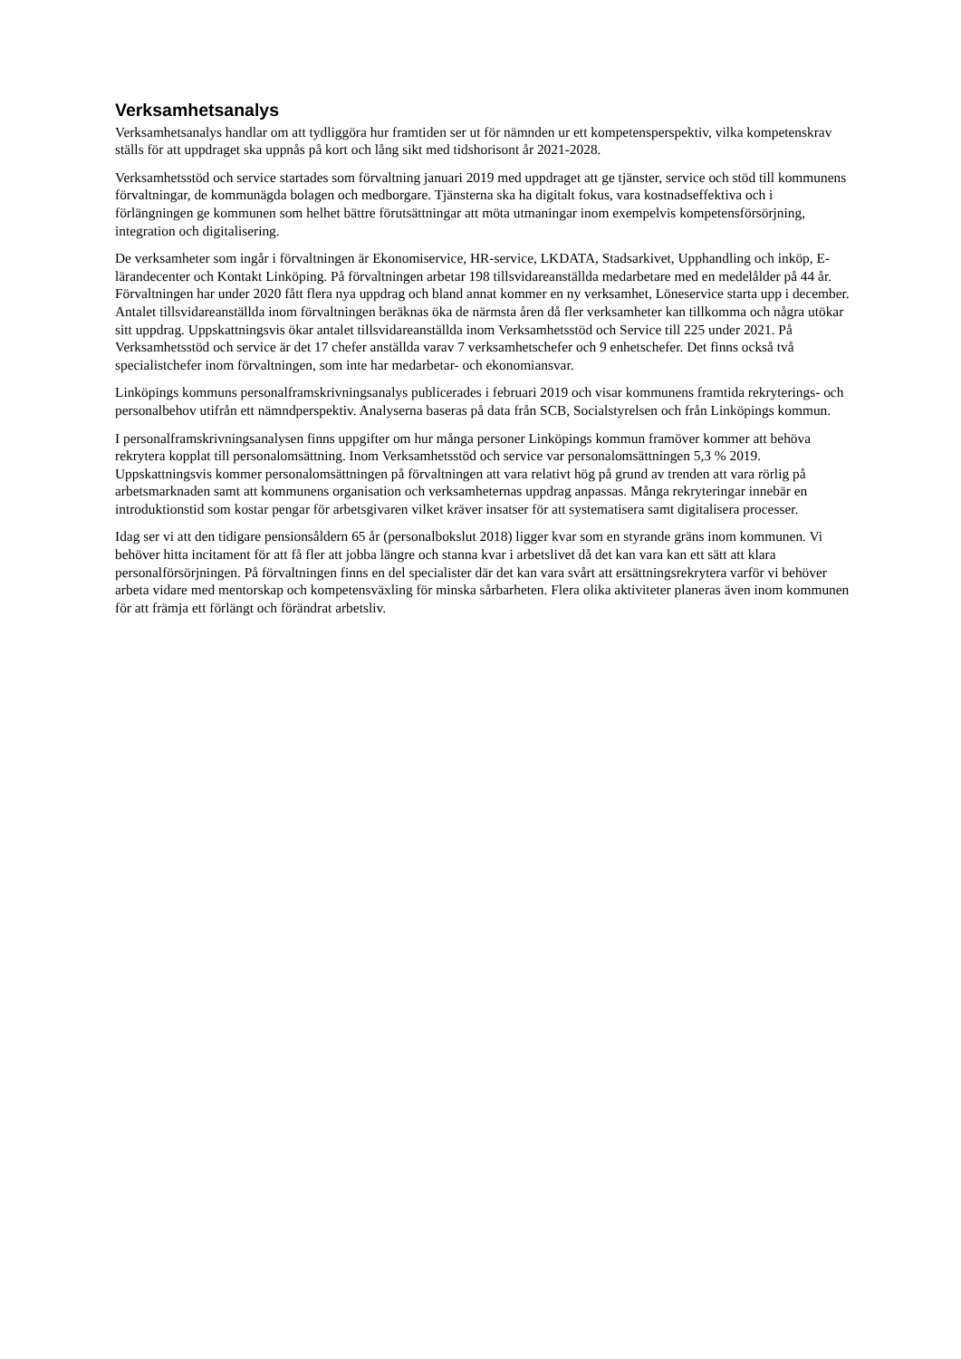Verksamhetsanalys
Verksamhetsanalys handlar om att tydliggöra hur framtiden ser ut för nämnden ur ett kompetensperspektiv, vilka kompetenskrav ställs för att uppdraget ska uppnås på kort och lång sikt med tidshorisont år 2021-2028.
Verksamhetsstöd och service startades som förvaltning januari 2019 med uppdraget att ge tjänster, service och stöd till kommunens förvaltningar, de kommunägda bolagen och medborgare. Tjänsterna ska ha digitalt fokus, vara kostnadseffektiva och i förlängningen ge kommunen som helhet bättre förutsättningar att möta utmaningar inom exempelvis kompetensförsörjning, integration och digitalisering.
De verksamheter som ingår i förvaltningen är Ekonomiservice, HR-service, LKDATA, Stadsarkivet, Upphandling och inköp, E-lärandecenter och Kontakt Linköping. På förvaltningen arbetar 198 tillsvidareanställda medarbetare med en medelålder på 44 år. Förvaltningen har under 2020 fått flera nya uppdrag och bland annat kommer en ny verksamhet, Löneservice starta upp i december. Antalet tillsvidareanställda inom förvaltningen beräknas öka de närmsta åren då fler verksamheter kan tillkomma och några utökar sitt uppdrag. Uppskattningsvis ökar antalet tillsvidareanställda inom Verksamhetsstöd och Service till 225 under 2021. På Verksamhetsstöd och service är det 17 chefer anställda varav 7 verksamhetschefer och 9 enhetschefer. Det finns också två specialistchefer inom förvaltningen, som inte har medarbetar- och ekonomiansvar.
Linköpings kommuns personalframskrivningsanalys publicerades i februari 2019 och visar kommunens framtida rekryterings- och personalbehov utifrån ett nämndperspektiv. Analyserna baseras på data från SCB, Socialstyrelsen och från Linköpings kommun.
I personalframskrivningsanalysen finns uppgifter om hur många personer Linköpings kommun framöver kommer att behöva rekrytera kopplat till personalomsättning. Inom Verksamhetsstöd och service var personalomsättningen 5,3 % 2019. Uppskattningsvis kommer personalomsättningen på förvaltningen att vara relativt hög på grund av trenden att vara rörlig på arbetsmarknaden samt att kommunens organisation och verksamheternas uppdrag anpassas. Många rekryteringar innebär en introduktionstid som kostar pengar för arbetsgivaren vilket kräver insatser för att systematisera samt digitalisera processer.
Idag ser vi att den tidigare pensionsåldern 65 år (personalbokslut 2018) ligger kvar som en styrande gräns inom kommunen. Vi behöver hitta incitament för att få fler att jobba längre och stanna kvar i arbetslivet då det kan vara kan ett sätt att klara personalförsörjningen. På förvaltningen finns en del specialister där det kan vara svårt att ersättningsrekrytera varför vi behöver arbeta vidare med mentorskap och kompetensväxling för minska sårbarheten. Flera olika aktiviteter planeras även inom kommunen för att främja ett förlängt och förändrat arbetsliv.